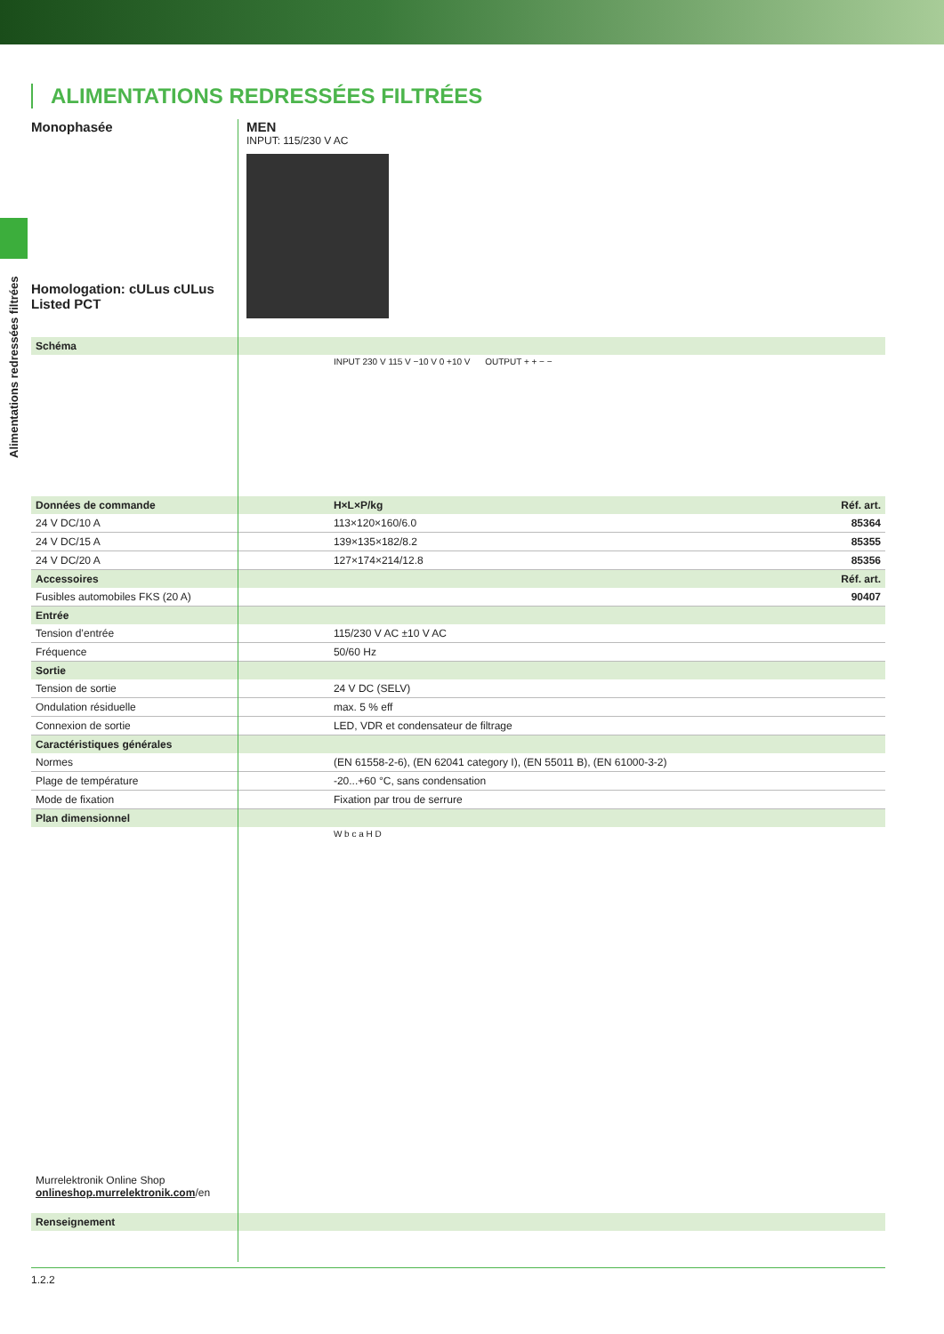Alimentations redressées filtrées
ALIMENTATIONS REDRESSÉES FILTRÉES
Monophasée
Homologation: cULus cULus Listed PCT
MEN
INPUT: 115/230 V AC
| Schéma | | |
| --- | --- | --- |
| | INPUT 230 V 115 V −10 V 0 +10 V OUTPUT + + − − | |
| Données de commande | H×L×P/kg | Réf. art. |
| 24 V DC/10 A | 113×120×160/6.0 | 85364 |
| 24 V DC/15 A | 139×135×182/8.2 | 85355 |
| 24 V DC/20 A | 127×174×214/12.8 | 85356 |
| Accessoires | | Réf. art. |
| Fusibles automobiles FKS (20 A) | | 90407 |
| Entrée | | |
| Tension d’entrée | 115/230 V AC ±10 V AC | |
| Fréquence | 50/60 Hz | |
| Sortie | | |
| Tension de sortie | 24 V DC (SELV) | |
| Ondulation résiduelle | max. 5 % eff | |
| Connexion de sortie | LED, VDR et condensateur de filtrage | |
| Caractéristiques générales | | |
| Normes | (EN 61558-2-6), (EN 62041 category I), (EN 55011 B), (EN 61000-3-2) | |
| Plage de température | -20...+60 °C, sans condensation | |
| Mode de fixation | Fixation par trou de serrure | |
| Plan dimensionnel | | |
| Murrelektronik Online Shop onlineshop.murrelektronik.com /en | W b c a H D | |
| Renseignement | | |
1.2.2